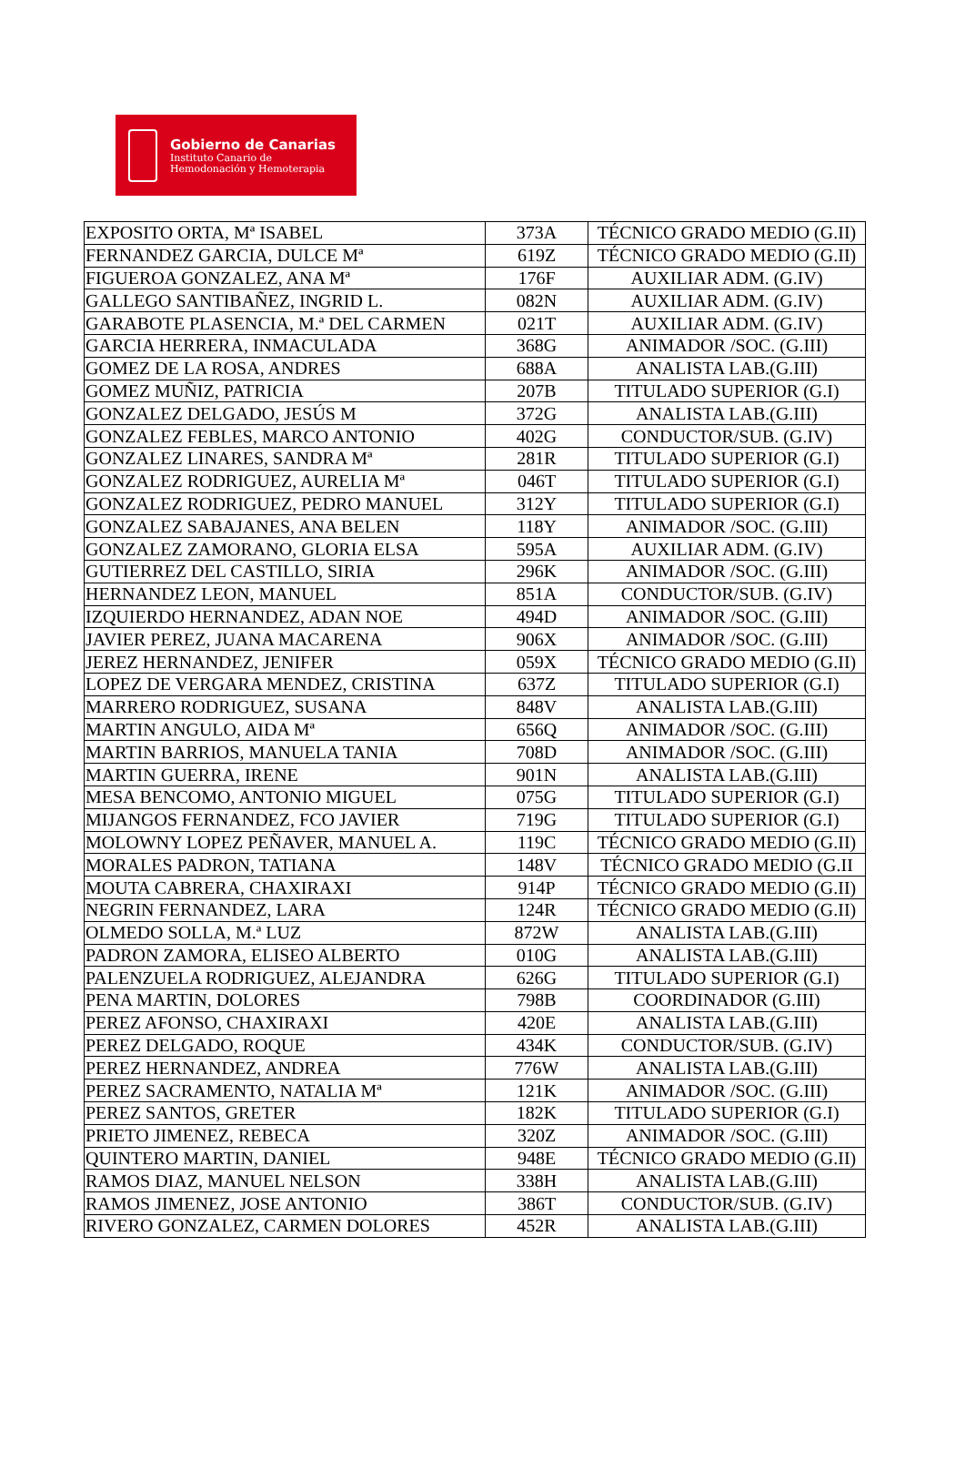Gobierno de Canarias
Instituto Canario de
Hemodonación y Hemoterapia
| EXPOSITO ORTA, Mª ISABEL | 373A | TÉCNICO GRADO MEDIO (G.II) |
| FERNANDEZ GARCIA, DULCE Mª | 619Z | TÉCNICO GRADO MEDIO (G.II) |
| FIGUEROA GONZALEZ, ANA Mª | 176F | AUXILIAR ADM. (G.IV) |
| GALLEGO SANTIBAÑEZ, INGRID L. | 082N | AUXILIAR ADM. (G.IV) |
| GARABOTE PLASENCIA, M.ª DEL CARMEN | 021T | AUXILIAR ADM. (G.IV) |
| GARCIA HERRERA, INMACULADA | 368G | ANIMADOR /SOC. (G.III) |
| GOMEZ DE LA ROSA, ANDRES | 688A | ANALISTA LAB.(G.III) |
| GOMEZ MUÑIZ, PATRICIA | 207B | TITULADO SUPERIOR (G.I) |
| GONZALEZ DELGADO, JESÚS M | 372G | ANALISTA LAB.(G.III) |
| GONZALEZ FEBLES, MARCO ANTONIO | 402G | CONDUCTOR/SUB. (G.IV) |
| GONZALEZ LINARES, SANDRA Mª | 281R | TITULADO SUPERIOR (G.I) |
| GONZALEZ RODRIGUEZ, AURELIA Mª | 046T | TITULADO SUPERIOR (G.I) |
| GONZALEZ RODRIGUEZ, PEDRO MANUEL | 312Y | TITULADO SUPERIOR (G.I) |
| GONZALEZ SABAJANES, ANA BELEN | 118Y | ANIMADOR /SOC. (G.III) |
| GONZALEZ ZAMORANO, GLORIA ELSA | 595A | AUXILIAR ADM. (G.IV) |
| GUTIERREZ DEL CASTILLO, SIRIA | 296K | ANIMADOR /SOC. (G.III) |
| HERNANDEZ LEON, MANUEL | 851A | CONDUCTOR/SUB. (G.IV) |
| IZQUIERDO HERNANDEZ, ADAN NOE | 494D | ANIMADOR /SOC. (G.III) |
| JAVIER PEREZ, JUANA MACARENA | 906X | ANIMADOR /SOC. (G.III) |
| JEREZ HERNANDEZ, JENIFER | 059X | TÉCNICO GRADO MEDIO (G.II) |
| LOPEZ DE VERGARA MENDEZ, CRISTINA | 637Z | TITULADO SUPERIOR (G.I) |
| MARRERO RODRIGUEZ, SUSANA | 848V | ANALISTA LAB.(G.III) |
| MARTIN ANGULO, AIDA Mª | 656Q | ANIMADOR /SOC. (G.III) |
| MARTIN BARRIOS, MANUELA TANIA | 708D | ANIMADOR /SOC. (G.III) |
| MARTIN GUERRA, IRENE | 901N | ANALISTA LAB.(G.III) |
| MESA BENCOMO, ANTONIO MIGUEL | 075G | TITULADO SUPERIOR (G.I) |
| MIJANGOS FERNANDEZ, FCO JAVIER | 719G | TITULADO SUPERIOR (G.I) |
| MOLOWNY LOPEZ PEÑAVER, MANUEL A. | 119C | TÉCNICO GRADO MEDIO (G.II) |
| MORALES PADRON, TATIANA | 148V | TÉCNICO GRADO MEDIO (G.II |
| MOUTA CABRERA, CHAXIRAXI | 914P | TÉCNICO GRADO MEDIO (G.II) |
| NEGRIN FERNANDEZ, LARA | 124R | TÉCNICO GRADO MEDIO (G.II) |
| OLMEDO SOLLA, M.ª LUZ | 872W | ANALISTA LAB.(G.III) |
| PADRON ZAMORA, ELISEO ALBERTO | 010G | ANALISTA LAB.(G.III) |
| PALENZUELA RODRIGUEZ, ALEJANDRA | 626G | TITULADO SUPERIOR (G.I) |
| PENA MARTIN, DOLORES | 798B | COORDINADOR (G.III) |
| PEREZ AFONSO, CHAXIRAXI | 420E | ANALISTA LAB.(G.III) |
| PEREZ DELGADO, ROQUE | 434K | CONDUCTOR/SUB. (G.IV) |
| PEREZ HERNANDEZ, ANDREA | 776W | ANALISTA LAB.(G.III) |
| PEREZ SACRAMENTO, NATALIA Mª | 121K | ANIMADOR /SOC. (G.III) |
| PEREZ SANTOS, GRETER | 182K | TITULADO SUPERIOR (G.I) |
| PRIETO JIMENEZ, REBECA | 320Z | ANIMADOR /SOC. (G.III) |
| QUINTERO MARTIN, DANIEL | 948E | TÉCNICO GRADO MEDIO (G.II) |
| RAMOS DIAZ, MANUEL NELSON | 338H | ANALISTA LAB.(G.III) |
| RAMOS JIMENEZ, JOSE ANTONIO | 386T | CONDUCTOR/SUB. (G.IV) |
| RIVERO GONZALEZ, CARMEN DOLORES | 452R | ANALISTA LAB.(G.III) |